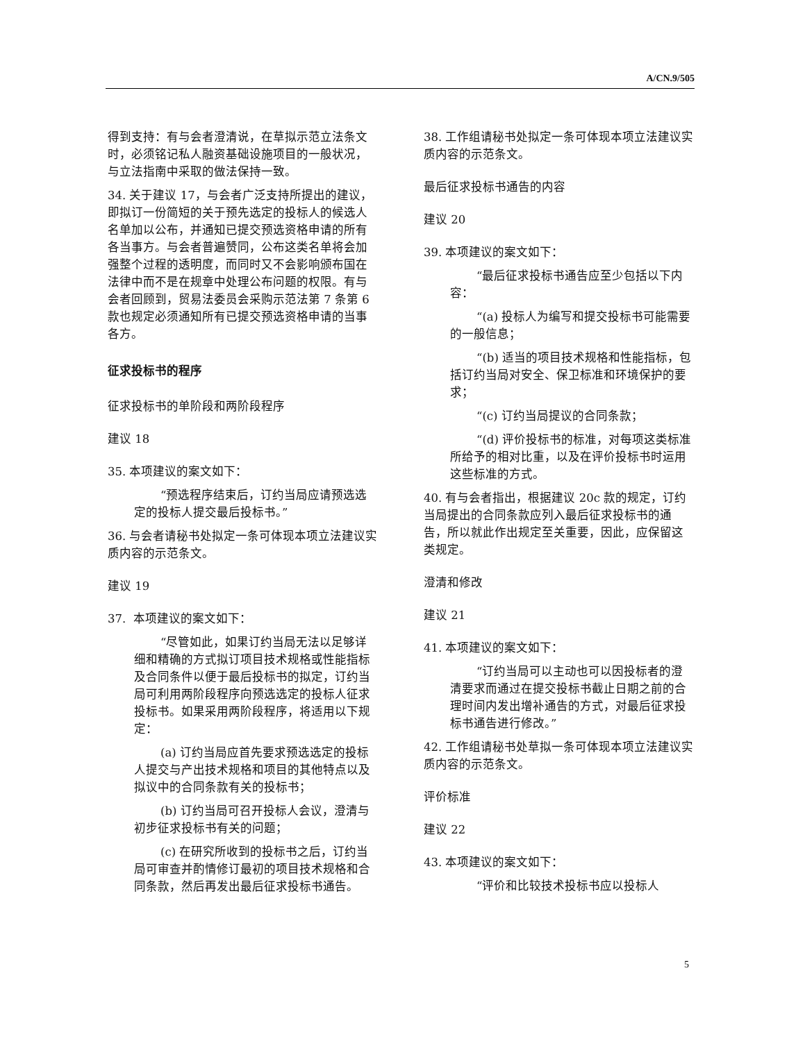A/CN.9/505
得到支持：有与会者澄清说，在草拟示范立法条文时，必须铭记私人融资基础设施项目的一般状况，与立法指南中采取的做法保持一致。
34. 关于建议 17，与会者广泛支持所提出的建议，即拟订一份简短的关于预先选定的投标人的候选人名单加以公布，并通知已提交预选资格申请的所有各当事方。与会者普遍赞同，公布这类名单将会加强整个过程的透明度，而同时又不会影响颁布国在法律中而不是在规章中处理公布问题的权限。有与会者回顾到，贸易法委员会采购示范法第 7 条第 6 款也规定必须通知所有已提交预选资格申请的当事各方。
征求投标书的程序
征求投标书的单阶段和两阶段程序
建议 18
35. 本项建议的案文如下：
“预选程序结束后，订约当局应请预选选定的投标人提交最后投标书。”
36. 与会者请秘书处拟定一条可体现本项立法建议实质内容的示范条文。
建议 19
37. 本项建议的案文如下：
“尽管如此，如果订约当局无法以足够详细和精确的方式拟订项目技术规格或性能指标及合同条件以便于最后投标书的拟定，订约当局可利用两阶段程序向预选选定的投标人征求投标书。如果采用两阶段程序，将适用以下规定：
(a) 订约当局应首先要求预选选定的投标人提交与产出技术规格和项目的其他特点以及拟议中的合同条款有关的投标书；
(b) 订约当局可召开投标人会议，澄清与初步征求投标书有关的问题；
(c) 在研究所收到的投标书之后，订约当局可审查并酌情修订最初的项目技术规格和合同条款，然后再发出最后征求投标书通告。
38. 工作组请秘书处拟定一条可体现本项立法建议实质内容的示范条文。
最后征求投标书通告的内容
建议 20
39. 本项建议的案文如下：
“最后征求投标书通告应至少包括以下内容：
“(a) 投标人为编写和提交投标书可能需要的一般信息；
“(b) 适当的项目技术规格和性能指标，包括订约当局对安全、保卫标准和环境保护的要求；
“(c) 订约当局提议的合同条款；
“(d) 评价投标书的标准，对每项这类标准所给予的相对比重，以及在评价投标书时运用这些标准的方式。
40. 有与会者指出，根据建议 20c 款的规定，订约当局提出的合同条款应列入最后征求投标书的通告，所以就此作出规定至关重要，因此，应保留这类规定。
澄清和修改
建议 21
41. 本项建议的案文如下：
“订约当局可以主动也可以因投标者的澄清要求而通过在提交投标书截止日期之前的合理时间内发出增补通告的方式，对最后征求投标书通告进行修改。”
42. 工作组请秘书处草拟一条可体现本项立法建议实质内容的示范条文。
评价标准
建议 22
43. 本项建议的案文如下：
“评价和比较技术投标书应以投标人
5